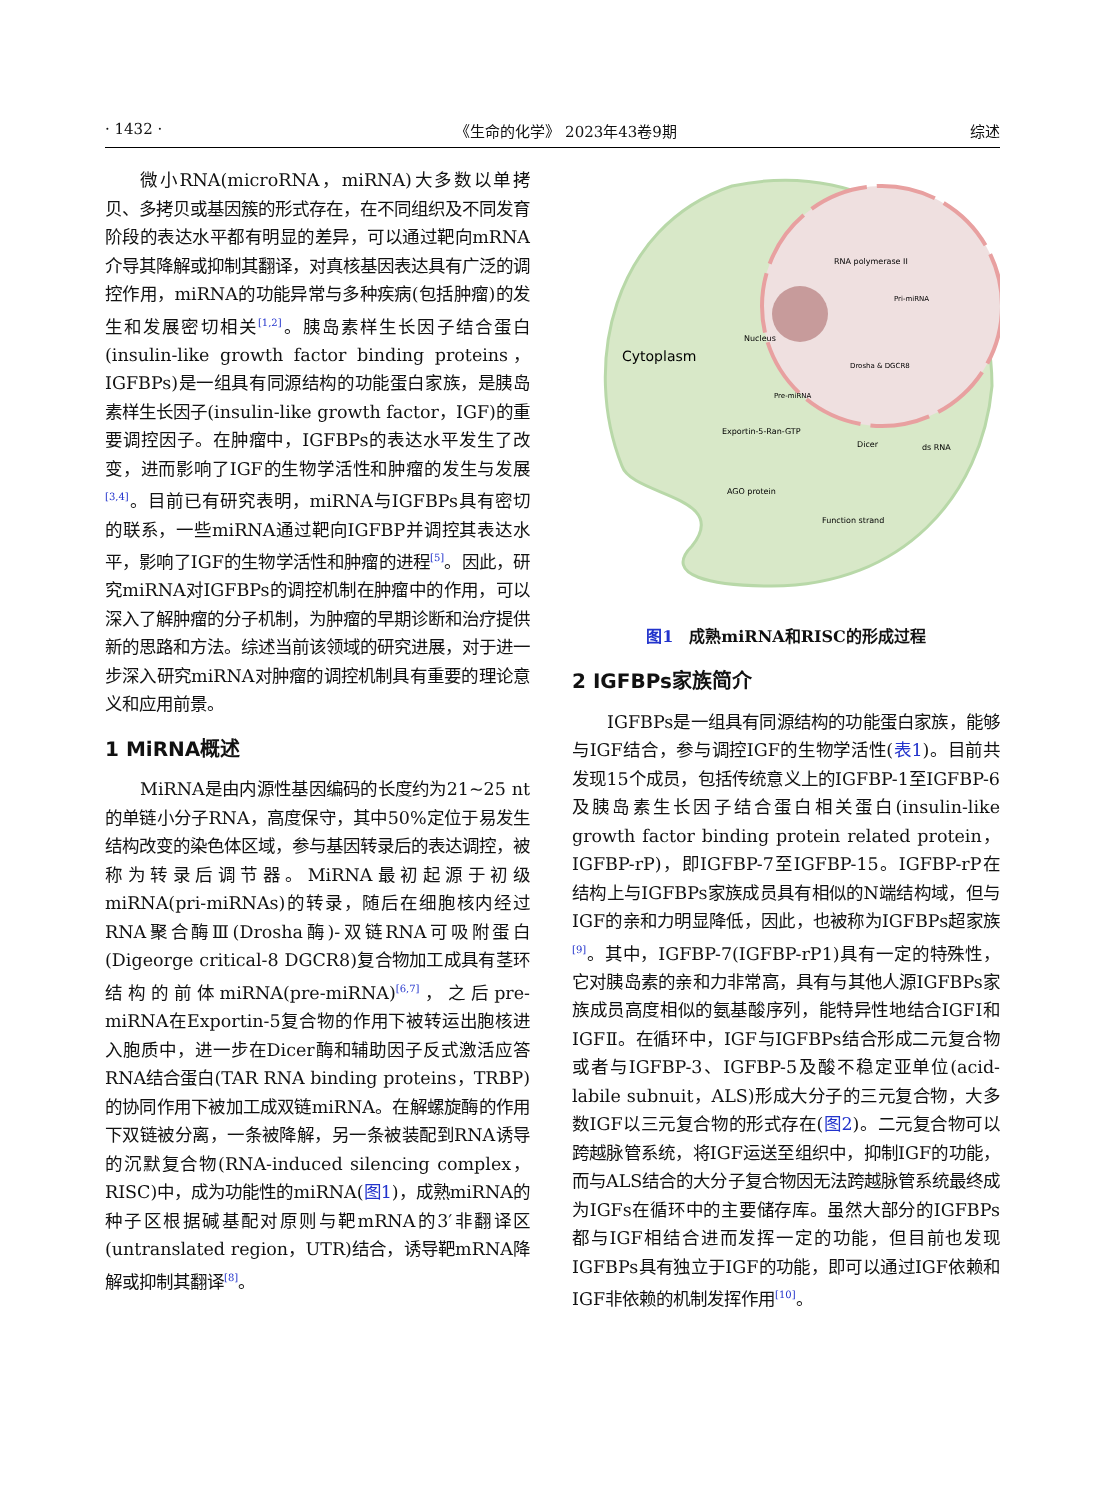· 1432 · 《生命的化学》 2023年43卷9期 综述
微小RNA(microRNA，miRNA)大多数以单拷贝、多拷贝或基因簇的形式存在，在不同组织及不同发育阶段的表达水平都有明显的差异，可以通过靶向mRNA介导其降解或抑制其翻译，对真核基因表达具有广泛的调控作用，miRNA的功能异常与多种疾病(包括肿瘤)的发生和发展密切相关<sup>[1,2]</sup>。胰岛素样生长因子结合蛋白(insulin-like growth factor binding proteins，IGFBPs)是一组具有同源结构的功能蛋白家族，是胰岛素样生长因子(insulin-like growth factor，IGF)的重要调控因子。在肿瘤中，IGFBPs的表达水平发生了改变，进而影响了IGF的生物学活性和肿瘤的发生与发展<sup>[3,4]</sup>。目前已有研究表明，miRNA与IGFBPs具有密切的联系，一些miRNA通过靶向IGFBP并调控其表达水平，影响了IGF的生物学活性和肿瘤的进程<sup>[5]</sup>。因此，研究miRNA对IGFBPs的调控机制在肿瘤中的作用，可以深入了解肿瘤的分子机制，为肿瘤的早期诊断和治疗提供新的思路和方法。综述当前该领域的研究进展，对于进一步深入研究miRNA对肿瘤的调控机制具有重要的理论意义和应用前景。
1 MiRNA概述
MiRNA是由内源性基因编码的长度约为21~25 nt的单链小分子RNA，高度保守，其中50%定位于易发生结构改变的染色体区域，参与基因转录后的表达调控，被称为转录后调节器。MiRNA最初起源于初级miRNA(pri-miRNAs)的转录，随后在细胞核内经过RNA聚合酶Ⅲ(Drosha酶)-双链RNA可吸附蛋白(Digeorge critical-8 DGCR8)复合物加工成具有茎环结构的前体miRNA(pre-miRNA)<sup>[6,7]</sup>，之后pre-miRNA在Exportin-5复合物的作用下被转运出胞核进入胞质中，进一步在Dicer酶和辅助因子反式激活应答RNA结合蛋白(TAR RNA binding proteins，TRBP)的协同作用下被加工成双链miRNA。在解螺旋酶的作用下双链被分离，一条被降解，另一条被装配到RNA诱导的沉默复合物(RNA-induced silencing complex，RISC)中，成为功能性的miRNA(图1)，成熟miRNA的种子区根据碱基配对原则与靶mRNA的3′非翻译区(untranslated region，UTR)结合，诱导靶mRNA降解或抑制其翻译<sup>[8]</sup>。
Cytoplasm
Nucleus
RNA polymerase II
Pri-miRNA
Drosha & DGCR8
Pre-miRNA
Exportin-5-Ran-GTP
Dicer
ds RNA
AGO protein
Function strand
图1　成熟miRNA和RISC的形成过程
2 IGFBPs家族简介
IGFBPs是一组具有同源结构的功能蛋白家族，能够与IGF结合，参与调控IGF的生物学活性(表1)。目前共发现15个成员，包括传统意义上的IGFBP-1至IGFBP-6及胰岛素生长因子结合蛋白相关蛋白(insulin-like growth factor binding protein related protein，IGFBP-rP)，即IGFBP-7至IGFBP-15。IGFBP-rP在结构上与IGFBPs家族成员具有相似的N端结构域，但与IGF的亲和力明显降低，因此，也被称为IGFBPs超家族<sup>[9]</sup>。其中，IGFBP-7(IGFBP-rP1)具有一定的特殊性，它对胰岛素的亲和力非常高，具有与其他人源IGFBPs家族成员高度相似的氨基酸序列，能特异性地结合IGFⅠ和IGFⅡ。在循环中，IGF与IGFBPs结合形成二元复合物或者与IGFBP-3、IGFBP-5及酸不稳定亚单位(acid-labile subnuit，ALS)形成大分子的三元复合物，大多数IGF以三元复合物的形式存在(图2)。二元复合物可以跨越脉管系统，将IGF运送至组织中，抑制IGF的功能，而与ALS结合的大分子复合物因无法跨越脉管系统最终成为IGFs在循环中的主要储存库。虽然大部分的IGFBPs都与IGF相结合进而发挥一定的功能，但目前也发现IGFBPs具有独立于IGF的功能，即可以通过IGF依赖和IGF非依赖的机制发挥作用<sup>[10]</sup>。